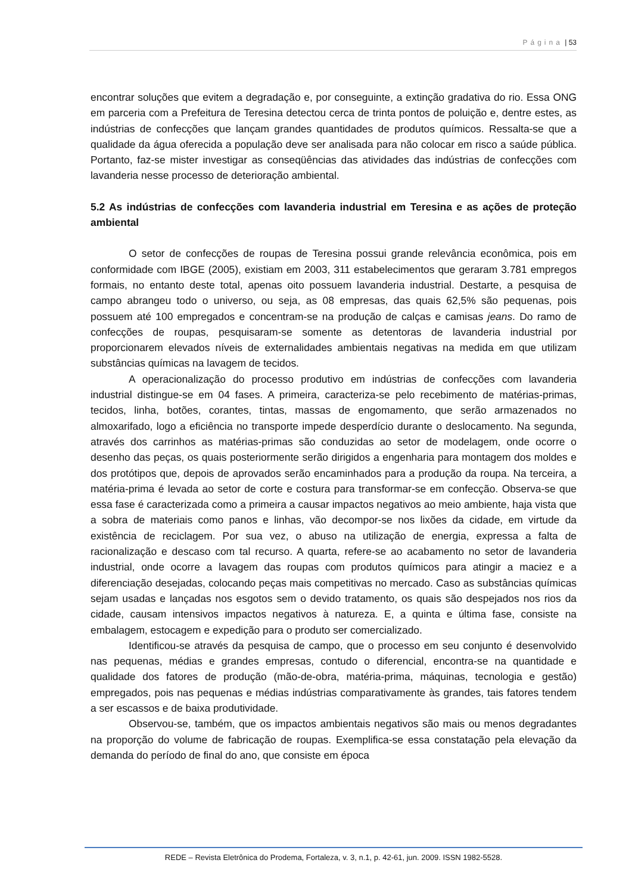Página | 53
encontrar soluções que evitem a degradação e, por conseguinte, a extinção gradativa do rio. Essa ONG em parceria com a Prefeitura de Teresina detectou cerca de trinta pontos de poluição e, dentre estes, as indústrias de confecções que lançam grandes quantidades de produtos químicos. Ressalta-se que a qualidade da água oferecida a população deve ser analisada para não colocar em risco a saúde pública. Portanto, faz-se mister investigar as conseqüências das atividades das indústrias de confecções com lavanderia nesse processo de deterioração ambiental.
5.2 As indústrias de confecções com lavanderia industrial em Teresina e as ações de proteção ambiental
O setor de confecções de roupas de Teresina possui grande relevância econômica, pois em conformidade com IBGE (2005), existiam em 2003, 311 estabelecimentos que geraram 3.781 empregos formais, no entanto deste total, apenas oito possuem lavanderia industrial. Destarte, a pesquisa de campo abrangeu todo o universo, ou seja, as 08 empresas, das quais 62,5% são pequenas, pois possuem até 100 empregados e concentram-se na produção de calças e camisas jeans. Do ramo de confecções de roupas, pesquisaram-se somente as detentoras de lavanderia industrial por proporcionarem elevados níveis de externalidades ambientais negativas na medida em que utilizam substâncias químicas na lavagem de tecidos.
A operacionalização do processo produtivo em indústrias de confecções com lavanderia industrial distingue-se em 04 fases. A primeira, caracteriza-se pelo recebimento de matérias-primas, tecidos, linha, botões, corantes, tintas, massas de engomamento, que serão armazenados no almoxarifado, logo a eficiência no transporte impede desperdício durante o deslocamento. Na segunda, através dos carrinhos as matérias-primas são conduzidas ao setor de modelagem, onde ocorre o desenho das peças, os quais posteriormente serão dirigidos a engenharia para montagem dos moldes e dos protótipos que, depois de aprovados serão encaminhados para a produção da roupa. Na terceira, a matéria-prima é levada ao setor de corte e costura para transformar-se em confecção. Observa-se que essa fase é caracterizada como a primeira a causar impactos negativos ao meio ambiente, haja vista que a sobra de materiais como panos e linhas, vão decompor-se nos lixões da cidade, em virtude da existência de reciclagem. Por sua vez, o abuso na utilização de energia, expressa a falta de racionalização e descaso com tal recurso. A quarta, refere-se ao acabamento no setor de lavanderia industrial, onde ocorre a lavagem das roupas com produtos químicos para atingir a maciez e a diferenciação desejadas, colocando peças mais competitivas no mercado. Caso as substâncias químicas sejam usadas e lançadas nos esgotos sem o devido tratamento, os quais são despejados nos rios da cidade, causam intensivos impactos negativos à natureza. E, a quinta e última fase, consiste na embalagem, estocagem e expedição para o produto ser comercializado.
Identificou-se através da pesquisa de campo, que o processo em seu conjunto é desenvolvido nas pequenas, médias e grandes empresas, contudo o diferencial, encontra-se na quantidade e qualidade dos fatores de produção (mão-de-obra, matéria-prima, máquinas, tecnologia e gestão) empregados, pois nas pequenas e médias indústrias comparativamente às grandes, tais fatores tendem a ser escassos e de baixa produtividade.
Observou-se, também, que os impactos ambientais negativos são mais ou menos degradantes na proporção do volume de fabricação de roupas. Exemplifica-se essa constatação pela elevação da demanda do período de final do ano, que consiste em época
REDE – Revista Eletrônica do Prodema, Fortaleza, v. 3, n.1, p. 42-61, jun. 2009. ISSN 1982-5528.